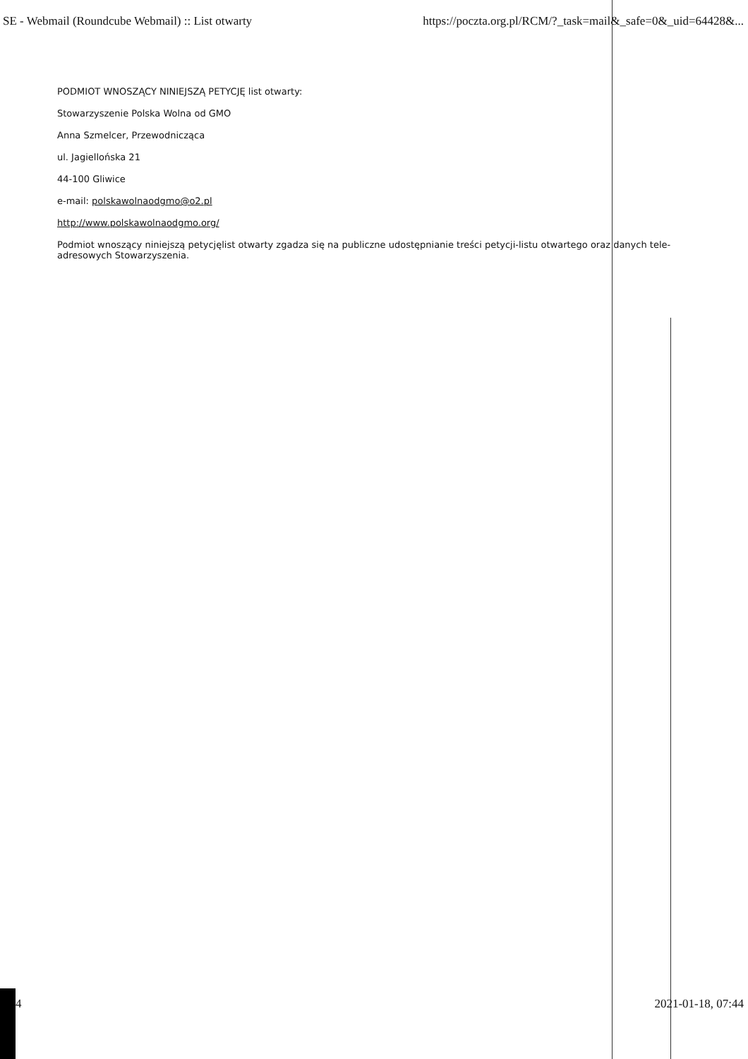SE - Webmail (Roundcube Webmail) :: List otwarty https://poczta.org.pl/RCM/?_task=mail&_safe=0&_uid=64428&...
PODMIOT WNOSZĄCY NINIEJSZĄ PETYCJĘ list otwarty:
Stowarzyszenie Polska Wolna od GMO
Anna Szmelcer, Przewodnicząca
ul. Jagiellońska 21
44-100 Gliwice
e-mail: polskawolnaodgmo@o2.pl
http://www.polskawolnaodgmo.org/
Podmiot wnoszący niniejszą petycjęlist otwarty zgadza się na publiczne udostępnianie treści petycji-listu otwartego oraz danych tele-adresowych Stowarzyszenia.
4 2021-01-18, 07:44